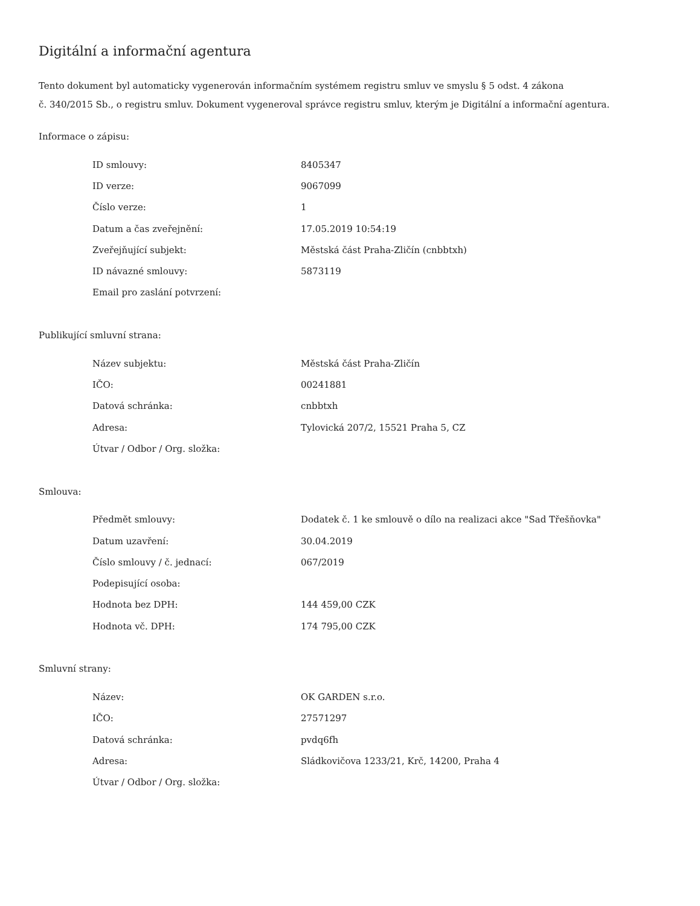Digitální a informační agentura
Tento dokument byl automaticky vygenerován informačním systémem registru smluv ve smyslu § 5 odst. 4 zákona
č. 340/2015 Sb., o registru smluv. Dokument vygeneroval správce registru smluv, kterým je Digitální a informační agentura.
Informace o zápisu:
| ID smlouvy: | 8405347 |
| ID verze: | 9067099 |
| Číslo verze: | 1 |
| Datum a čas zveřejnění: | 17.05.2019 10:54:19 |
| Zveřejňující subjekt: | Městská část Praha-Zličín (cnbbtxh) |
| ID návazné smlouvy: | 5873119 |
| Email pro zaslání potvrzení: | |
Publikující smluvní strana:
| Název subjektu: | Městská část Praha-Zličín |
| IČO: | 00241881 |
| Datová schránka: | cnbbtxh |
| Adresa: | Tylovická 207/2, 15521 Praha 5, CZ |
| Útvar / Odbor / Org. složka: | |
Smlouva:
| Předmět smlouvy: | Dodatek č. 1 ke smlouvě o dílo na realizaci akce "Sad Třešňovka" |
| Datum uzavření: | 30.04.2019 |
| Číslo smlouvy / č. jednací: | 067/2019 |
| Podepisující osoba: | |
| Hodnota bez DPH: | 144 459,00 CZK |
| Hodnota vč. DPH: | 174 795,00 CZK |
Smluvní strany:
| Název: | OK GARDEN s.r.o. |
| IČO: | 27571297 |
| Datová schránka: | pvdq6fh |
| Adresa: | Sládkovičova 1233/21, Krč, 14200, Praha 4 |
| Útvar / Odbor / Org. složka: | |